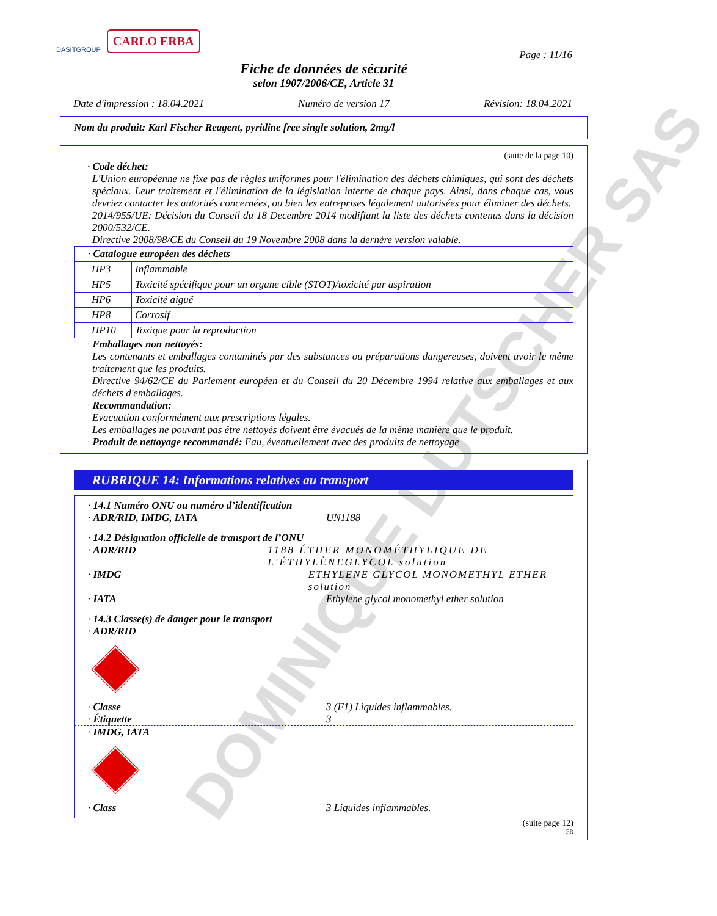DOMINIQUE DUTSCHER SAS
DASITGROUP CARLO ERBA
Page : 11/16
Fiche de données de sécurité
selon 1907/2006/CE, Article 31
Date d'impression : 18.04.2021 Numéro de version 17 Révision: 18.04.2021
Nom du produit: Karl Fischer Reagent, pyridine free single solution, 2mg/l
(suite de la page 10)
· Code déchet:
L'Union européenne ne fixe pas de règles uniformes pour l'élimination des déchets chimiques, qui sont des déchets spéciaux. Leur traitement et l'élimination de la législation interne de chaque pays. Ainsi, dans chaque cas, vous devriez contacter les autorités concernées, ou bien les entreprises légalement autorisées pour éliminer des déchets.
2014/955/UE: Décision du Conseil du 18 Decembre 2014 modifiant la liste des déchets contenus dans la décision 2000/532/CE.
Directive 2008/98/CE du Conseil du 19 Novembre 2008 dans la dernère version valable.
| · Catalogue européen des déchets | |
| HP3 | Inflammable |
| HP5 | Toxicité spécifique pour un organe cible (STOT)/toxicité par aspiration |
| HP6 | Toxicité aiguë |
| HP8 | Corrosif |
| HP10 | Toxique pour la reproduction |
· Emballages non nettoyés:
Les contenants et emballages contaminés par des substances ou préparations dangereuses, doivent avoir le même traitement que les produits.
Directive 94/62/CE du Parlement européen et du Conseil du 20 Décembre 1994 relative aux emballages et aux déchets d'emballages.
· Recommandation:
Evacuation conformément aux prescriptions légales.
Les emballages ne pouvant pas être nettoyés doivent être évacués de la même manière que le produit.
· Produit de nettoyage recommandé: Eau, éventuellement avec des produits de nettoyage
RUBRIQUE 14: Informations relatives au transport
· 14.1 Numéro ONU ou numéro d’identification
· ADR/RID, IMDG, IATA UN1188
· 14.2 Désignation officielle de transport de l’ONU
· ADR/RID 1188 ÉTHER MONOMÉTHYLIQUE DE L'ÉTHYLÈNEGLYCOL solution
· IMDG ETHYLENE GLYCOL MONOMETHYL ETHER solution
· IATA Ethylene glycol monomethyl ether solution
· 14.3 Classe(s) de danger pour le transport
· ADR/RID
· Classe 3 (F1) Liquides inflammables.
· Étiquette 3
· IMDG, IATA
· Class 3 Liquides inflammables.
(suite page 12)
FR